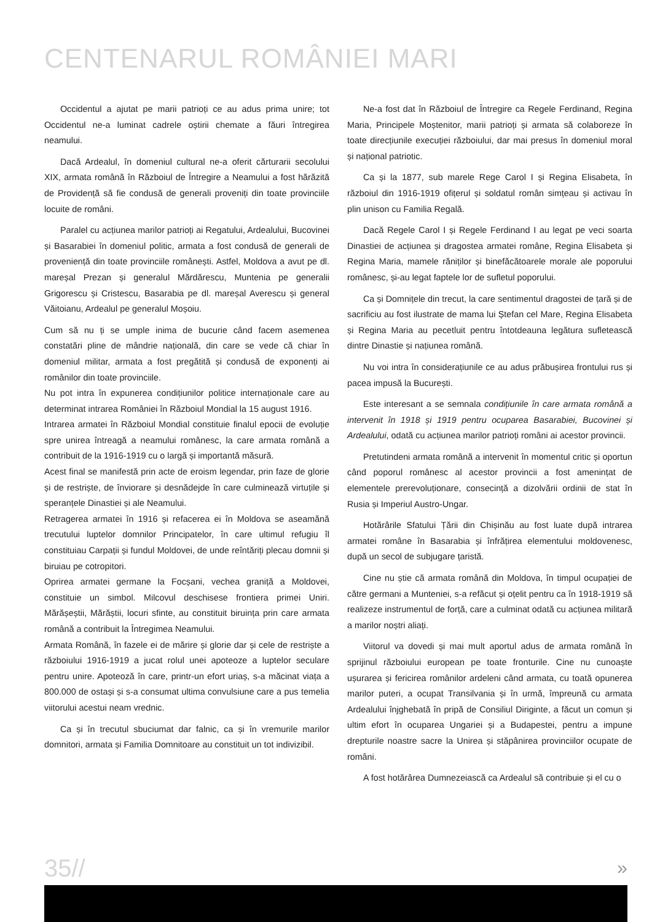CENTENARUL ROMÂNIEI MARI
Occidentul a ajutat pe marii patrioți ce au adus prima unire; tot Occidentul ne-a luminat cadrele oștirii chemate a făuri întregirea neamului.
Dacă Ardealul, în domeniul cultural ne-a oferit cărturarii secolului XIX, armata română în Războiul de Întregire a Neamului a fost hărăzită de Providență să fie condusă de generali proveniți din toate provinciile locuite de români.
Paralel cu acțiunea marilor patrioți ai Regatului, Ardealului, Bucovinei și Basarabiei în domeniul politic, armata a fost condusă de generali de proveniență din toate provinciile românești. Astfel, Moldova a avut pe dl. mareșal Prezan și generalul Mărdărescu, Muntenia pe generalii Grigorescu și Cristescu, Basarabia pe dl. mareșal Averescu și general Văitoianu, Ardealul pe generalul Moșoiu.
Cum să nu ți se umple inima de bucurie când facem asemenea constatări pline de mândrie națională, din care se vede că chiar în domeniul militar, armata a fost pregătită și condusă de exponenți ai românilor din toate provinciile.
Nu pot intra în expunerea condițiunilor politice internaționale care au determinat intrarea României în Războiul Mondial la 15 august 1916.
Intrarea armatei în Războiul Mondial constituie finalul epocii de evoluție spre unirea întreagă a neamului românesc, la care armata română a contribuit de la 1916-1919 cu o largă și importantă măsură.
Acest final se manifestă prin acte de eroism legendar, prin faze de glorie și de restriște, de înviorare și desnădejde în care culminează virtuțile și speranțele Dinastiei și ale Neamului.
Retragerea armatei în 1916 și refacerea ei în Moldova se aseamănă trecutului luptelor domnilor Principatelor, în care ultimul refugiu îl constituiau Carpații și fundul Moldovei, de unde reîntăriți plecau domnii și biruiau pe cotropitori.
Oprirea armatei germane la Focșani, vechea graniță a Moldovei, constituie un simbol. Milcovul deschisese frontiera primei Uniri. Mărășeștii, Mărăștii, locuri sfinte, au constituit biruința prin care armata română a contribuit la Întregimea Neamului.
Armata Română, în fazele ei de mărire și glorie dar și cele de restriște a războiului 1916-1919 a jucat rolul unei apoteoze a luptelor seculare pentru unire. Apoteoză în care, printr-un efort uriaș, s-a măcinat viața a 800.000 de ostași și s-a consumat ultima convulsiune care a pus temelia viitorului acestui neam vrednic.
Ca și în trecutul sbuciumat dar falnic, ca și în vremurile marilor domnitori, armata și Familia Domnitoare au constituit un tot indivizibil.
Ne-a fost dat în Războiul de Întregire ca Regele Ferdinand, Regina Maria, Principele Moștenitor, marii patrioți și armata să colaboreze în toate direcțiunile execuției războiului, dar mai presus în domeniul moral și național patriotic.
Ca și la 1877, sub marele Rege Carol I și Regina Elisabeta, în războiul din 1916-1919 ofițerul și soldatul român simțeau și activau în plin unison cu Familia Regală.
Dacă Regele Carol I și Regele Ferdinand I au legat pe veci soarta Dinastiei de acțiunea și dragostea armatei române, Regina Elisabeta și Regina Maria, mamele răniților și binefăcătoarele morale ale poporului românesc, și-au legat faptele lor de sufletul poporului.
Ca și Domnițele din trecut, la care sentimentul dragostei de țară și de sacrificiu au fost ilustrate de mama lui Ștefan cel Mare, Regina Elisabeta și Regina Maria au pecetluit pentru întotdeauna legătura sufletească dintre Dinastie și națiunea română.
Nu voi intra în considerațiunile ce au adus prăbușirea frontului rus și pacea impusă la București.
Este interesant a se semnala condițiunile în care armata română a intervenit în 1918 și 1919 pentru ocuparea Basarabiei, Bucovinei și Ardealului, odată cu acțiunea marilor patrioți români ai acestor provincii.
Pretutindeni armata română a intervenit în momentul critic și oportun când poporul românesc al acestor provincii a fost amenințat de elementele prerevoluționare, consecință a dizolvării ordinii de stat în Rusia și Imperiul Austro-Ungar.
Hotărârile Sfatului Țării din Chișinău au fost luate după intrarea armatei române în Basarabia și înfrățirea elementului moldovenesc, după un secol de subjugare țaristă.
Cine nu știe că armata română din Moldova, în timpul ocupației de către germani a Munteniei, s-a refăcut și oțelit pentru ca în 1918-1919 să realizeze instrumentul de forță, care a culminat odată cu acțiunea militară a marilor noștri aliați.
Viitorul va dovedi și mai mult aportul adus de armata română în sprijinul războiului european pe toate fronturile. Cine nu cunoaște ușurarea și fericirea românilor ardeleni când armata, cu toată opunerea marilor puteri, a ocupat Transilvania și în urmă, împreună cu armata Ardealului înjghebată în pripă de Consiliul Diriginte, a făcut un comun și ultim efort în ocuparea Ungariei și a Budapestei, pentru a impune drepturile noastre sacre la Unirea și stăpânirea provinciilor ocupate de români.
A fost hotărârea Dumnezeiască ca Ardealul să contribuie și el cu o
35// »